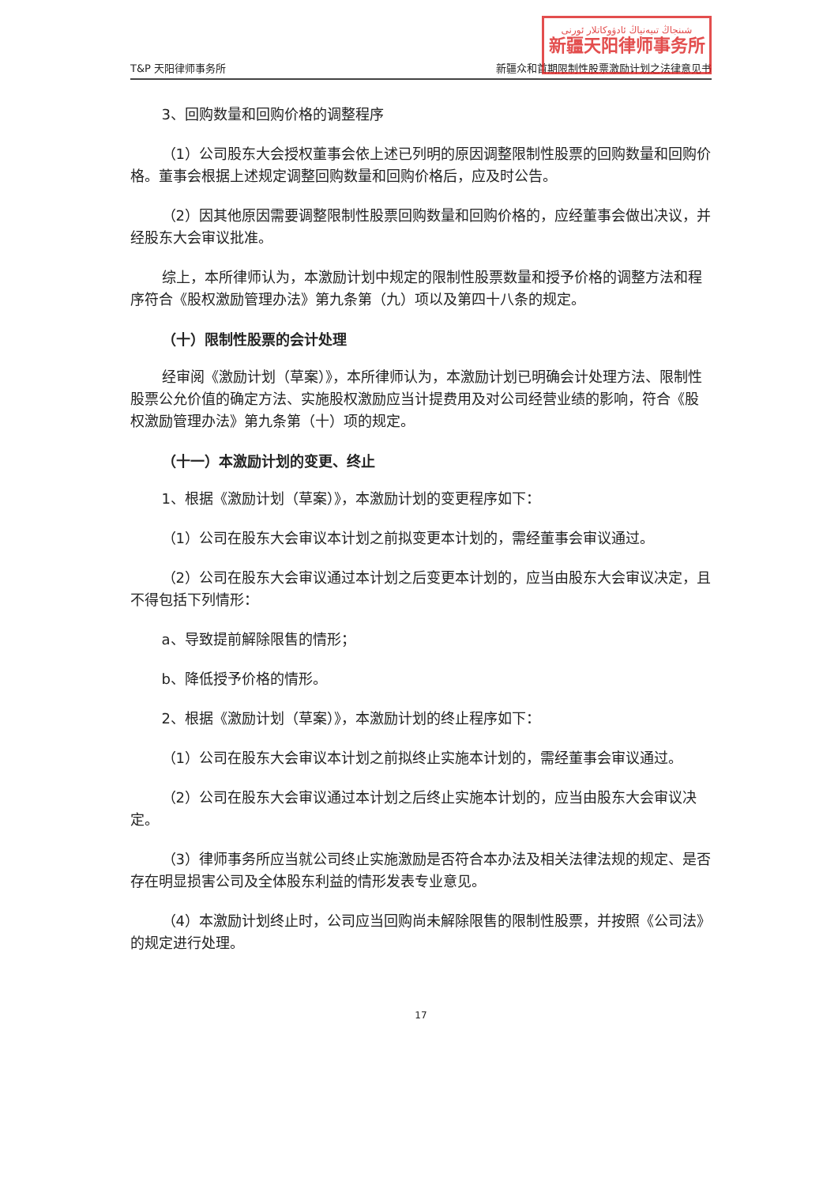شىنجاڭ تىيەنياڭ ئادۋوكاتلار ئورنى
新疆天阳律师事务所
T&P 天阳律师事务所 新疆众和首期限制性股票激励计划之法律意见书
3、回购数量和回购价格的调整程序
（1）公司股东大会授权董事会依上述已列明的原因调整限制性股票的回购数量和回购价格。董事会根据上述规定调整回购数量和回购价格后，应及时公告。
（2）因其他原因需要调整限制性股票回购数量和回购价格的，应经董事会做出决议，并经股东大会审议批准。
综上，本所律师认为，本激励计划中规定的限制性股票数量和授予价格的调整方法和程序符合《股权激励管理办法》第九条第（九）项以及第四十八条的规定。
（十）限制性股票的会计处理
经审阅《激励计划（草案）》，本所律师认为，本激励计划已明确会计处理方法、限制性股票公允价值的确定方法、实施股权激励应当计提费用及对公司经营业绩的影响，符合《股权激励管理办法》第九条第（十）项的规定。
（十一）本激励计划的变更、终止
1、根据《激励计划（草案）》，本激励计划的变更程序如下：
（1）公司在股东大会审议本计划之前拟变更本计划的，需经董事会审议通过。
（2）公司在股东大会审议通过本计划之后变更本计划的，应当由股东大会审议决定，且不得包括下列情形：
a、导致提前解除限售的情形；
b、降低授予价格的情形。
2、根据《激励计划（草案）》，本激励计划的终止程序如下：
（1）公司在股东大会审议本计划之前拟终止实施本计划的，需经董事会审议通过。
（2）公司在股东大会审议通过本计划之后终止实施本计划的，应当由股东大会审议决定。
（3）律师事务所应当就公司终止实施激励是否符合本办法及相关法律法规的规定、是否存在明显损害公司及全体股东利益的情形发表专业意见。
（4）本激励计划终止时，公司应当回购尚未解除限售的限制性股票，并按照《公司法》的规定进行处理。
17